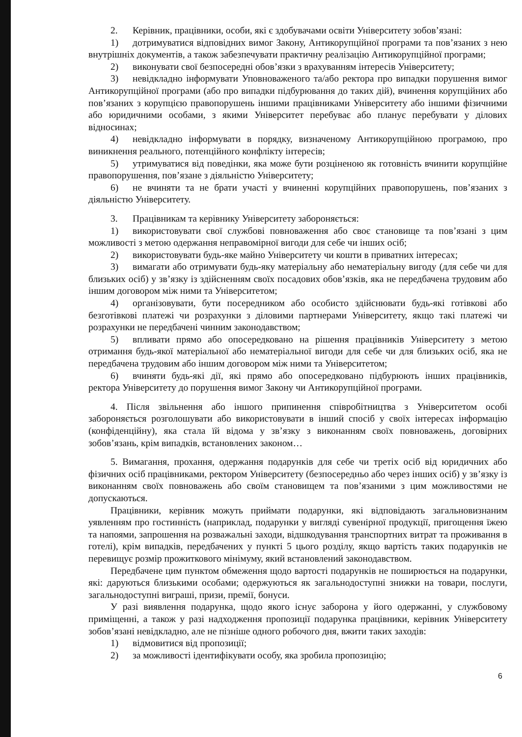2. Керівник, працівники, особи, які є здобувачами освіти Університету зобов’язані:
1) дотримуватися відповідних вимог Закону, Антикорупційної програми та пов’язаних з нею внутрішніх документів, а також забезпечувати практичну реалізацію Антикорупційної програми;
2) виконувати свої безпосередні обов’язки з врахуванням інтересів Університету;
3) невідкладно інформувати Уповноваженого та/або ректора про випадки порушення вимог Антикорупційної програми (або про випадки підбурювання до таких дій), вчинення корупційних або пов’язаних з корупцією правопорушень іншими працівниками Університету або іншими фізичними або юридичними особами, з якими Університет перебуває або планує перебувати у ділових відносинах;
4) невідкладно інформувати в порядку, визначеному Антикорупційною програмою, про виникнення реального, потенційного конфлікту інтересів;
5) утримуватися від поведінки, яка може бути розціненою як готовність вчинити корупційне правопорушення, пов’язане з діяльністю Університету;
6) не вчиняти та не брати участі у вчиненні корупційних правопорушень, пов’язаних з діяльністю Університету.
3. Працівникам та керівнику Університету забороняється:
1) використовувати свої службові повноваження або своє становище та пов’язані з цим можливості з метою одержання неправомірної вигоди для себе чи інших осіб;
2) використовувати будь-яке майно Університету чи кошти в приватних інтересах;
3) вимагати або отримувати будь-яку матеріальну або нематеріальну вигоду (для себе чи для близьких осіб) у зв’язку із здійсненням своїх посадових обов’язків, яка не передбачена трудовим або іншим договором між ними та Університетом;
4) організовувати, бути посередником або особисто здійснювати будь-які готівкові або безготівкові платежі чи розрахунки з діловими партнерами Університету, якщо такі платежі чи розрахунки не передбачені чинним законодавством;
5) впливати прямо або опосередковано на рішення працівників Університету з метою отримання будь-якої матеріальної або нематеріальної вигоди для себе чи для близьких осіб, яка не передбачена трудовим або іншим договором між ними та Університетом;
6) вчиняти будь-які дії, які прямо або опосередковано підбурюють інших працівників, ректора Університету до порушення вимог Закону чи Антикорупційної програми.
4. Після звільнення або іншого припинення співробітництва з Університетом особі забороняється розголошувати або використовувати в інший спосіб у своїх інтересах інформацію (конфіденційну), яка стала їй відома у зв’язку з виконанням своїх повноважень, договірних зобов’язань, крім випадків, встановлених законом…
5. Вимагання, прохання, одержання подарунків для себе чи третіх осіб від юридичних або фізичних осіб працівниками, ректором Університету (безпосередньо або через інших осіб) у зв’язку із виконанням своїх повноважень або своїм становищем та пов’язаними з цим можливостями не допускаються.
Працівники, керівник можуть приймати подарунки, які відповідають загальновизнаним уявленням про гостинність (наприклад, подарунки у вигляді сувенірної продукції, пригощення їжею та напоями, запрошення на розважальні заходи, відшкодування транспортних витрат та проживання в готелі), крім випадків, передбачених у пункті 5 цього розділу, якщо вартість таких подарунків не перевищує розмір прожиткового мінімуму, який встановлений законодавством.
Передбачене цим пунктом обмеження щодо вартості подарунків не поширюється на подарунки, які: даруються близькими особами; одержуються як загальнодоступні знижки на товари, послуги, загальнодоступні виграші, призи, премії, бонуси.
У разі виявлення подарунка, щодо якого існує заборона у його одержанні, у службовому приміщенні, а також у разі надходження пропозиції подарунка працівники, керівник Університету зобов’язані невідкладно, але не пізніше одного робочого дня, вжити таких заходів:
1) відмовитися від пропозиції;
2) за можливості ідентифікувати особу, яка зробила пропозицію;
6